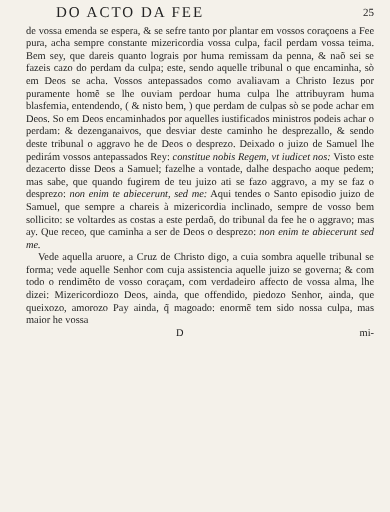DO ACTO DA FEE 25
de vossa emenda se espera, & se sefre tanto por plantar em vossos coraçoens a Fee pura, acha sempre constante mizericordia vossa culpa, facil perdam vossa teima. Bem sey, que dareis quanto lograis por huma remissam da penna, & naõ sei se fazeis cazo do perdam da culpa; este, sendo aquelle tribunal o que encaminha, sò em Deos se acha. Vossos antepassados como avaliavam a Christo Iezus por puramente homẽ se lhe ouviam perdoar huma culpa lhe attribuyram huma blasfemia, entendendo, ( & nisto bem, ) que perdam de culpas sò se pode achar em Deos. So em Deos encaminhados por aquelles iustificados ministros podeis achar o perdam: & dezenganaivos, que desviar deste caminho he desprezallo, & sendo deste tribunal o aggravo he de Deos o desprezo. Deixado o juizo de Samuel lhe pedirám vossos antepassados Rey: constitue nobis Regem, vt iudicet nos: Visto este dezacerto disse Deos a Samuel; fazelhe a vontade, dalhe despacho aoque pedem; mas sabe, que quando fugirem de teu juizo ati se fazo aggravo, a my se faz o desprezo: non enim te abiecerunt, sed me: Aqui tendes o Santo episodio juizo de Samuel, que sempre a chareis à mizericordia inclinado, sempre de vosso bem sollicito: se voltardes as costas a este perdaõ, do tribunal da fee he o aggravo; mas ay. Que receo, que caminha a ser de Deos o desprezo: non enim te abiecerunt sed me.
Vede aquella aruore, a Cruz de Christo digo, a cuia sombra aquelle tribunal se forma; vede aquelle Senhor com cuja assistencia aquelle juizo se governa; & com todo o rendimẽto de vosso coraçam, com verdadeiro affecto de vossa alma, lhe dizei: Mizericordiozo Deos, ainda, que offendido, piedozo Senhor, ainda, que queixozo, amorozo Pay ainda, q̃ magoado: enormẽ tem sido nossa culpa, mas maior he vossa
Dmi-